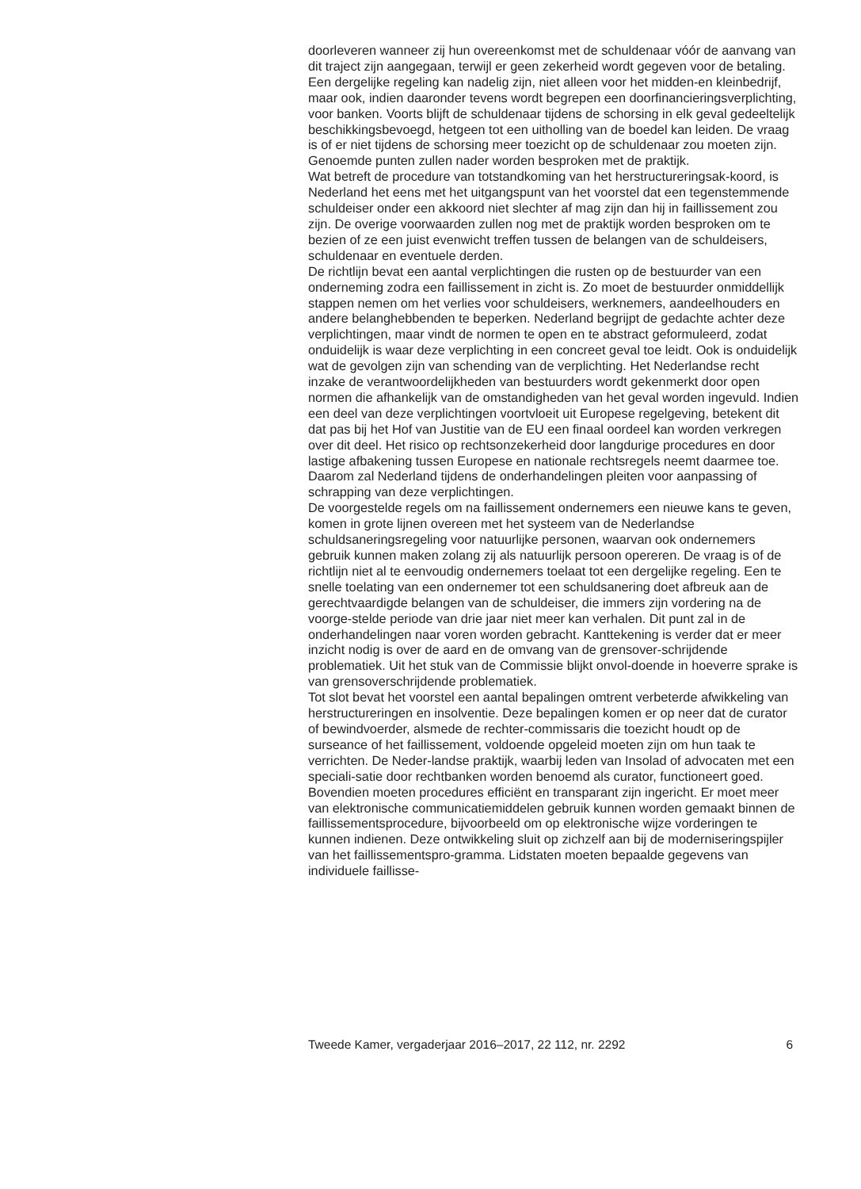doorleveren wanneer zij hun overeenkomst met de schuldenaar vóór de aanvang van dit traject zijn aangegaan, terwijl er geen zekerheid wordt gegeven voor de betaling. Een dergelijke regeling kan nadelig zijn, niet alleen voor het midden-en kleinbedrijf, maar ook, indien daaronder tevens wordt begrepen een doorfinancieringsverplichting, voor banken. Voorts blijft de schuldenaar tijdens de schorsing in elk geval gedeeltelijk beschikkingsbevoegd, hetgeen tot een uitholling van de boedel kan leiden. De vraag is of er niet tijdens de schorsing meer toezicht op de schuldenaar zou moeten zijn. Genoemde punten zullen nader worden besproken met de praktijk.
Wat betreft de procedure van totstandkoming van het herstructureringsak-koord, is Nederland het eens met het uitgangspunt van het voorstel dat een tegenstemmende schuldeiser onder een akkoord niet slechter af mag zijn dan hij in faillissement zou zijn. De overige voorwaarden zullen nog met de praktijk worden besproken om te bezien of ze een juist evenwicht treffen tussen de belangen van de schuldeisers, schuldenaar en eventuele derden.
De richtlijn bevat een aantal verplichtingen die rusten op de bestuurder van een onderneming zodra een faillissement in zicht is. Zo moet de bestuurder onmiddellijk stappen nemen om het verlies voor schuldeisers, werknemers, aandeelhouders en andere belanghebbenden te beperken. Nederland begrijpt de gedachte achter deze verplichtingen, maar vindt de normen te open en te abstract geformuleerd, zodat onduidelijk is waar deze verplichting in een concreet geval toe leidt. Ook is onduidelijk wat de gevolgen zijn van schending van de verplichting. Het Nederlandse recht inzake de verantwoordelijkheden van bestuurders wordt gekenmerkt door open normen die afhankelijk van de omstandigheden van het geval worden ingevuld. Indien een deel van deze verplichtingen voortvloeit uit Europese regelgeving, betekent dit dat pas bij het Hof van Justitie van de EU een finaal oordeel kan worden verkregen over dit deel. Het risico op rechtsonzekerheid door langdurige procedures en door lastige afbakening tussen Europese en nationale rechtsregels neemt daarmee toe. Daarom zal Nederland tijdens de onderhandelingen pleiten voor aanpassing of schrapping van deze verplichtingen.
De voorgestelde regels om na faillissement ondernemers een nieuwe kans te geven, komen in grote lijnen overeen met het systeem van de Nederlandse schuldsaneringsregeling voor natuurlijke personen, waarvan ook ondernemers gebruik kunnen maken zolang zij als natuurlijk persoon opereren. De vraag is of de richtlijn niet al te eenvoudig ondernemers toelaat tot een dergelijke regeling. Een te snelle toelating van een ondernemer tot een schuldsanering doet afbreuk aan de gerechtvaardigde belangen van de schuldeiser, die immers zijn vordering na de voorge-stelde periode van drie jaar niet meer kan verhalen. Dit punt zal in de onderhandelingen naar voren worden gebracht. Kanttekening is verder dat er meer inzicht nodig is over de aard en de omvang van de grensover-schrijdende problematiek. Uit het stuk van de Commissie blijkt onvol-doende in hoeverre sprake is van grensoverschrijdende problematiek.
Tot slot bevat het voorstel een aantal bepalingen omtrent verbeterde afwikkeling van herstructureringen en insolventie. Deze bepalingen komen er op neer dat de curator of bewindvoerder, alsmede de rechter-commissaris die toezicht houdt op de surseance of het faillissement, voldoende opgeleid moeten zijn om hun taak te verrichten. De Neder-landse praktijk, waarbij leden van Insolad of advocaten met een speciali-satie door rechtbanken worden benoemd als curator, functioneert goed. Bovendien moeten procedures efficiënt en transparant zijn ingericht. Er moet meer van elektronische communicatiemiddelen gebruik kunnen worden gemaakt binnen de faillissementsprocedure, bijvoorbeeld om op elektronische wijze vorderingen te kunnen indienen. Deze ontwikkeling sluit op zichzelf aan bij de moderniseringspijler van het faillissementspro-gramma. Lidstaten moeten bepaalde gegevens van individuele faillisse-
Tweede Kamer, vergaderjaar 2016–2017, 22 112, nr. 2292 6